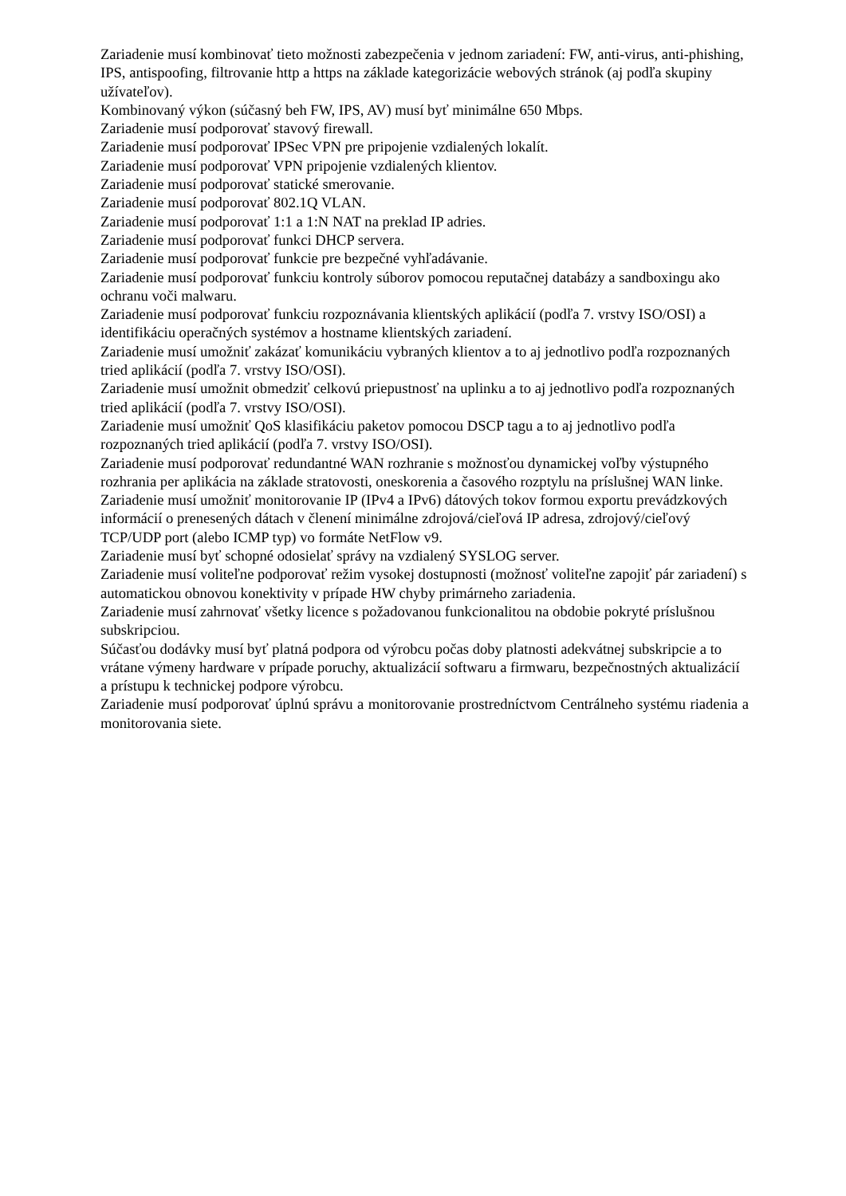Zariadenie musí kombinovať tieto možnosti zabezpečenia v jednom zariadení: FW, anti-virus, anti-phishing, IPS, antispoofing, filtrovanie http a https na základe kategorizácie webových stránok (aj podľa skupiny užívateľov).
Kombinovaný výkon (súčasný beh FW, IPS, AV) musí byť minimálne 650 Mbps.
Zariadenie musí podporovať stavový firewall.
Zariadenie musí podporovať IPSec VPN pre pripojenie vzdialených lokalít.
Zariadenie musí podporovať VPN pripojenie vzdialených klientov.
Zariadenie musí podporovať statické smerovanie.
Zariadenie musí podporovať 802.1Q VLAN.
Zariadenie musí podporovať 1:1 a 1:N NAT na preklad IP adries.
Zariadenie musí podporovať funkci DHCP servera.
Zariadenie musí podporovať funkcie pre bezpečné vyhľadávanie.
Zariadenie musí podporovať funkciu kontroly súborov pomocou reputačnej databázy a sandboxingu ako ochranu voči malwaru.
Zariadenie musí podporovať funkciu rozpoznávania klientských aplikácií (podľa 7. vrstvy ISO/OSI) a identifikáciu operačných systémov a hostname klientských zariadení.
Zariadenie musí umožniť zakázať komunikáciu vybraných klientov a to aj jednotlivo podľa rozpoznaných tried aplikácií (podľa 7. vrstvy ISO/OSI).
Zariadenie musí umožnit obmedziť celkovú priepustnosť na uplinku a to aj jednotlivo podľa rozpoznaných tried aplikácií (podľa 7. vrstvy ISO/OSI).
Zariadenie musí umožniť QoS klasifikáciu paketov pomocou DSCP tagu a to aj jednotlivo podľa rozpoznaných tried aplikácií (podľa 7. vrstvy ISO/OSI).
Zariadenie musí podporovať redundantné WAN rozhranie s možnosťou dynamickej voľby výstupného rozhrania per aplikácia na základe stratovosti, oneskorenia a časového rozptylu na príslušnej WAN linke.
Zariadenie musí umožniť monitorovanie IP (IPv4 a IPv6) dátových tokov formou exportu prevádzkových informácií o prenesených dátach v členení minimálne zdrojová/cieľová IP adresa, zdrojový/cieľový TCP/UDP port (alebo ICMP typ) vo formáte NetFlow v9.
Zariadenie musí byť schopné odosielať správy na vzdialený SYSLOG server.
Zariadenie musí voliteľne podporovať režim vysokej dostupnosti (možnosť voliteľne zapojiť pár zariadení) s automatickou obnovou konektivity v prípade HW chyby primárneho zariadenia.
Zariadenie musí zahrnovať všetky licence s požadovanou funkcionalitou na obdobie pokryté príslušnou subskripciou.
Súčasťou dodávky musí byť platná podpora od výrobcu počas doby platnosti adekvátnej subskripcie a to vrátane výmeny hardware v prípade poruchy, aktualizácií softwaru a firmwaru, bezpečnostných aktualizácií a prístupu k technickej podpore výrobcu.
Zariadenie musí podporovať úplnú správu a monitorovanie prostredníctvom Centrálneho systému riadenia a monitorovania siete.